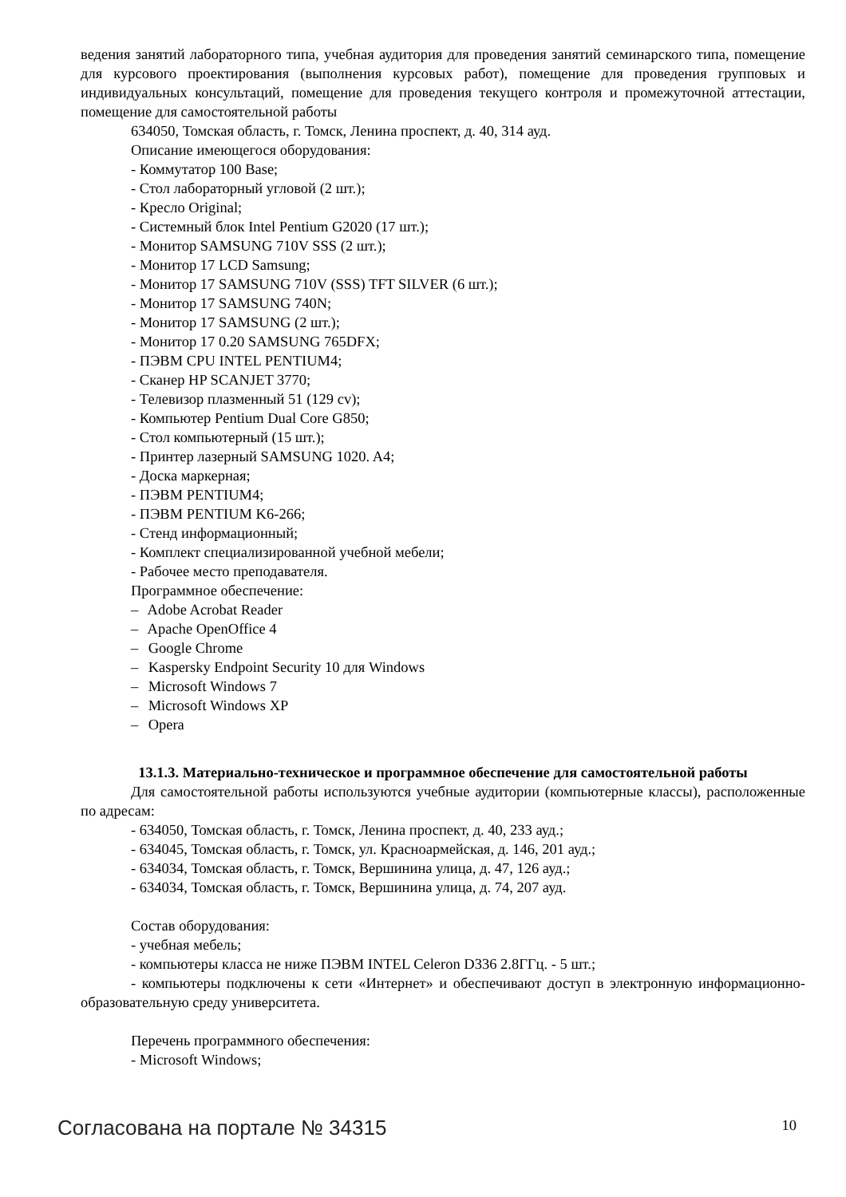ведения занятий лабораторного типа, учебная аудитория для проведения занятий семинарского типа, помещение для курсового проектирования (выполнения курсовых работ), помещение для проведения групповых и индивидуальных консультаций, помещение для проведения текущего контроля и промежуточной аттестации, помещение для самостоятельной работы
634050, Томская область, г. Томск, Ленина проспект, д. 40, 314 ауд.
Описание имеющегося оборудования:
- Коммутатор 100 Base;
- Стол лабораторный угловой (2 шт.);
- Кресло Original;
- Системный блок Intel Pentium G2020 (17 шт.);
- Монитор SAMSUNG 710V SSS (2 шт.);
- Монитор 17 LCD Samsung;
- Монитор 17 SAMSUNG 710V (SSS) TFT SILVER (6 шт.);
- Монитор 17 SAMSUNG 740N;
- Монитор 17 SAMSUNG (2 шт.);
- Монитор 17 0.20 SAMSUNG 765DFX;
- ПЭВМ CPU INTEL PENTIUM4;
- Сканер HP SCANJET 3770;
- Телевизор плазменный 51 (129 cv);
- Компьютер Pentium Dual Core G850;
- Стол компьютерный (15 шт.);
- Принтер лазерный SAMSUNG 1020. A4;
- Доска маркерная;
- ПЭВМ PENTIUM4;
- ПЭВМ PENTIUM K6-266;
- Стенд информационный;
- Комплект специализированной учебной мебели;
- Рабочее место преподавателя.
Программное обеспечение:
– Adobe Acrobat Reader
– Apache OpenOffice 4
– Google Chrome
– Kaspersky Endpoint Security 10 для Windows
– Microsoft Windows 7
– Microsoft Windows XP
– Opera
13.1.3. Материально-техническое и программное обеспечение для самостоятельной работы
Для самостоятельной работы используются учебные аудитории (компьютерные классы), расположенные по адресам:
- 634050, Томская область, г. Томск, Ленина проспект, д. 40, 233 ауд.;
- 634045, Томская область, г. Томск, ул. Красноармейская, д. 146, 201 ауд.;
- 634034, Томская область, г. Томск, Вершинина улица, д. 47, 126 ауд.;
- 634034, Томская область, г. Томск, Вершинина улица, д. 74, 207 ауд.
Состав оборудования:
- учебная мебель;
- компьютеры класса не ниже ПЭВМ INTEL Celeron D336 2.8ГГц. - 5 шт.;
- компьютеры подключены к сети «Интернет» и обеспечивают доступ в электронную информационно-образовательную среду университета.
Перечень программного обеспечения:
- Microsoft Windows;
Согласована на портале № 34315 10